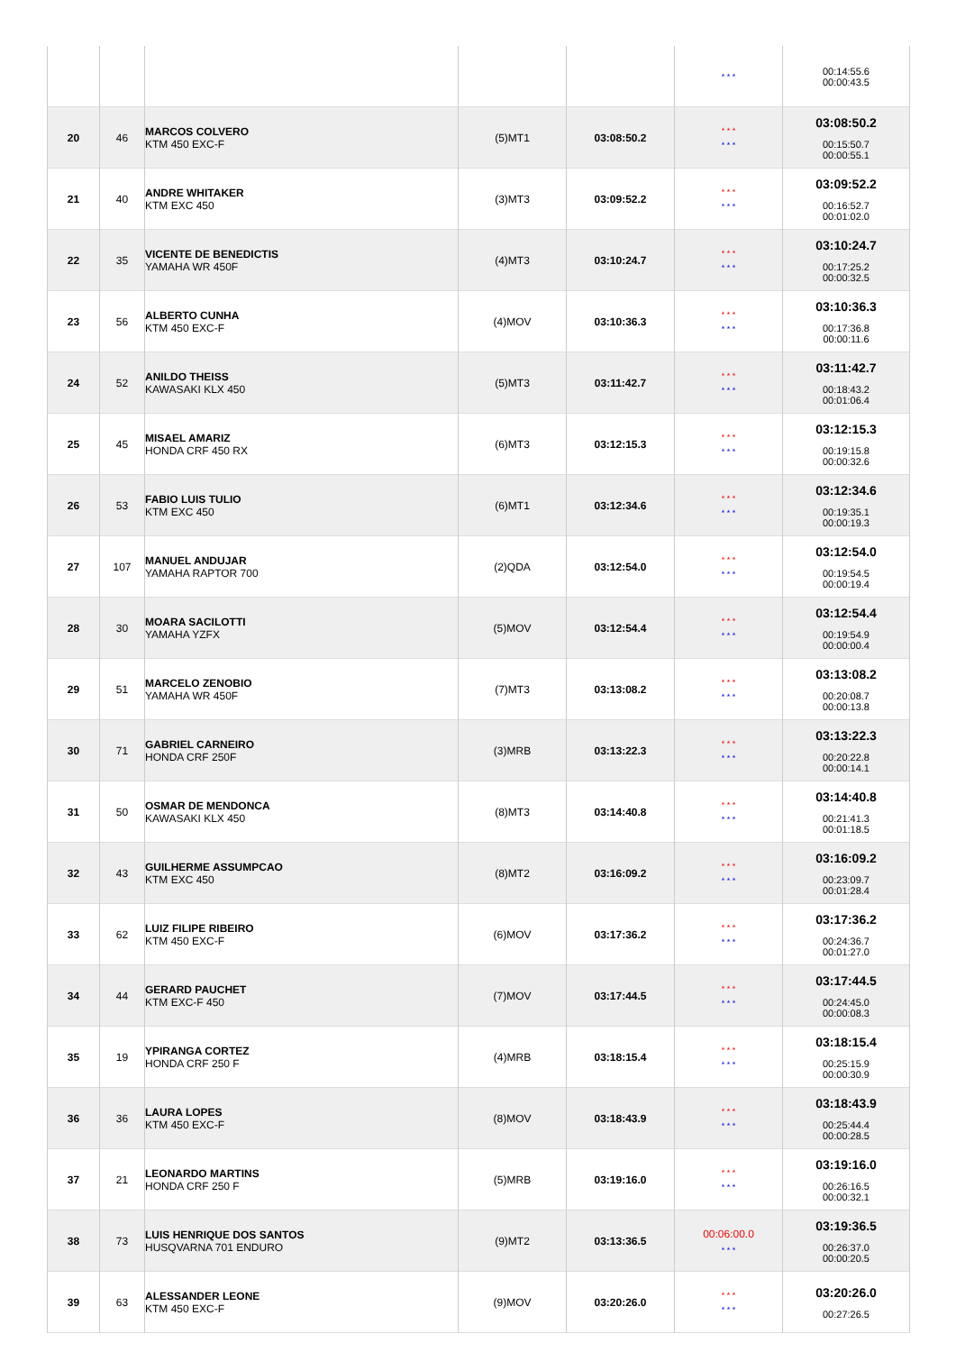| | | | | | * * * | 00:14:55.6 00:00:43.5 |
| 20 | 46 | MARCOS COLVERO KTM 450 EXC-F | (5)MT1 | 03:08:50.2 | * * * * * * | 03:08:50.2 00:15:50.7 00:00:55.1 |
| 21 | 40 | ANDRE WHITAKER KTM EXC 450 | (3)MT3 | 03:09:52.2 | * * * * * * | 03:09:52.2 00:16:52.7 00:01:02.0 |
| 22 | 35 | VICENTE DE BENEDICTIS YAMAHA WR 450F | (4)MT3 | 03:10:24.7 | * * * * * * | 03:10:24.7 00:17:25.2 00:00:32.5 |
| 23 | 56 | ALBERTO CUNHA KTM 450 EXC-F | (4)MOV | 03:10:36.3 | * * * * * * | 03:10:36.3 00:17:36.8 00:00:11.6 |
| 24 | 52 | ANILDO THEISS KAWASAKI KLX 450 | (5)MT3 | 03:11:42.7 | * * * * * * | 03:11:42.7 00:18:43.2 00:01:06.4 |
| 25 | 45 | MISAEL AMARIZ HONDA CRF 450 RX | (6)MT3 | 03:12:15.3 | * * * * * * | 03:12:15.3 00:19:15.8 00:00:32.6 |
| 26 | 53 | FABIO LUIS TULIO KTM EXC 450 | (6)MT1 | 03:12:34.6 | * * * * * * | 03:12:34.6 00:19:35.1 00:00:19.3 |
| 27 | 107 | MANUEL ANDUJAR YAMAHA RAPTOR 700 | (2)QDA | 03:12:54.0 | * * * * * * | 03:12:54.0 00:19:54.5 00:00:19.4 |
| 28 | 30 | MOARA SACILOTTI YAMAHA YZFX | (5)MOV | 03:12:54.4 | * * * * * * | 03:12:54.4 00:19:54.9 00:00:00.4 |
| 29 | 51 | MARCELO ZENOBIO YAMAHA WR 450F | (7)MT3 | 03:13:08.2 | * * * * * * | 03:13:08.2 00:20:08.7 00:00:13.8 |
| 30 | 71 | GABRIEL CARNEIRO HONDA CRF 250F | (3)MRB | 03:13:22.3 | * * * * * * | 03:13:22.3 00:20:22.8 00:00:14.1 |
| 31 | 50 | OSMAR DE MENDONCA KAWASAKI KLX 450 | (8)MT3 | 03:14:40.8 | * * * * * * | 03:14:40.8 00:21:41.3 00:01:18.5 |
| 32 | 43 | GUILHERME ASSUMPCAO KTM EXC 450 | (8)MT2 | 03:16:09.2 | * * * * * * | 03:16:09.2 00:23:09.7 00:01:28.4 |
| 33 | 62 | LUIZ FILIPE RIBEIRO KTM 450 EXC-F | (6)MOV | 03:17:36.2 | * * * * * * | 03:17:36.2 00:24:36.7 00:01:27.0 |
| 34 | 44 | GERARD PAUCHET KTM EXC-F 450 | (7)MOV | 03:17:44.5 | * * * * * * | 03:17:44.5 00:24:45.0 00:00:08.3 |
| 35 | 19 | YPIRANGA CORTEZ HONDA CRF 250 F | (4)MRB | 03:18:15.4 | * * * * * * | 03:18:15.4 00:25:15.9 00:00:30.9 |
| 36 | 36 | LAURA LOPES KTM 450 EXC-F | (8)MOV | 03:18:43.9 | * * * * * * | 03:18:43.9 00:25:44.4 00:00:28.5 |
| 37 | 21 | LEONARDO MARTINS HONDA CRF 250 F | (5)MRB | 03:19:16.0 | * * * * * * | 03:19:16.0 00:26:16.5 00:00:32.1 |
| 38 | 73 | LUIS HENRIQUE DOS SANTOS HUSQVARNA 701 ENDURO | (9)MT2 | 03:13:36.5 | 00:06:00.0 * * * | 03:19:36.5 00:26:37.0 00:00:20.5 |
| 39 | 63 | ALESSANDER LEONE KTM 450 EXC-F | (9)MOV | 03:20:26.0 | * * * * * * | 03:20:26.0 00:27:26.5 |